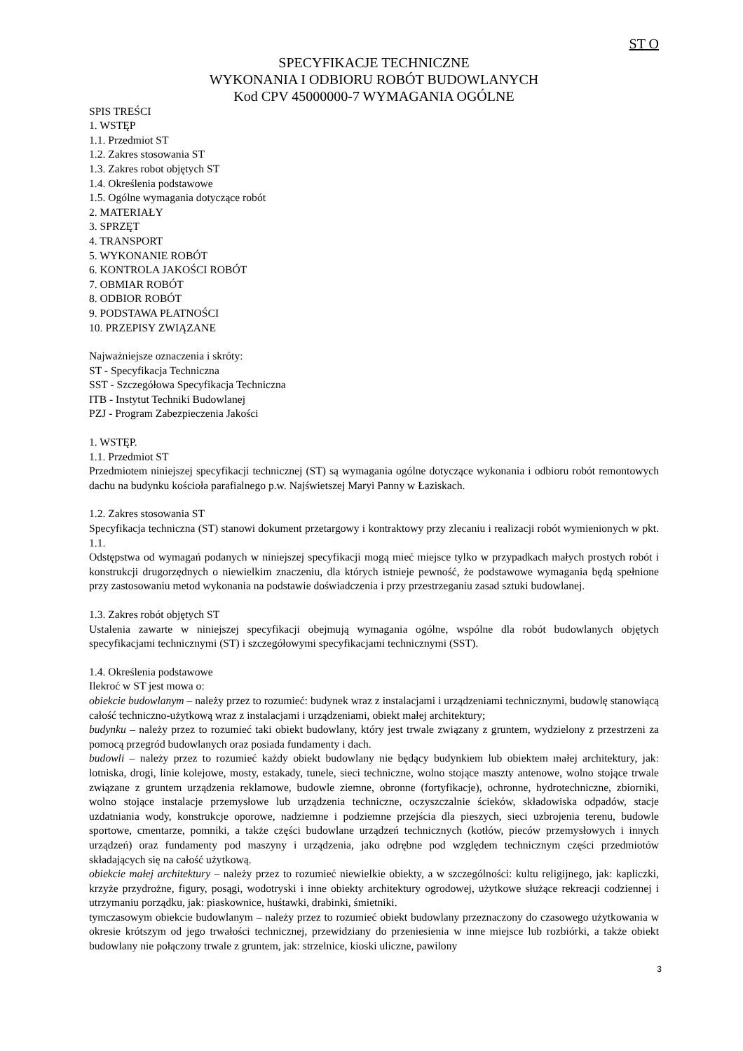ST O
SPECYFIKACJE TECHNICZNE
WYKONANIA I ODBIORU ROBÓT BUDOWLANYCH
Kod CPV 45000000-7 WYMAGANIA OGÓLNE
SPIS TREŚCI
1. WSTĘP
1.1. Przedmiot ST
1.2. Zakres stosowania ST
1.3. Zakres robot objętych ST
1.4. Określenia podstawowe
1.5. Ogólne wymagania dotyczące robót
2. MATERIAŁY
3. SPRZĘT
4. TRANSPORT
5. WYKONANIE ROBÓT
6. KONTROLA JAKOŚCI ROBÓT
7. OBMIAR ROBÓT
8. ODBIOR ROBÓT
9. PODSTAWA PŁATNOŚCI
10. PRZEPISY ZWIĄZANE
Najważniejsze oznaczenia i skróty:
ST - Specyfikacja Techniczna
SST - Szczegółowa Specyfikacja Techniczna
ITB - Instytut Techniki Budowlanej
PZJ - Program Zabezpieczenia Jakości
1. WSTĘP.
1.1. Przedmiot ST
Przedmiotem niniejszej specyfikacji technicznej (ST) są wymagania ogólne dotyczące wykonania i odbioru robót remontowych dachu na budynku kościoła parafialnego p.w. Najświetszej Maryi Panny w Łaziskach.
1.2. Zakres stosowania ST
Specyfikacja techniczna (ST) stanowi dokument przetargowy i kontraktowy przy zlecaniu i realizacji robót wymienionych w pkt. 1.1.
Odstępstwa od wymagań podanych w niniejszej specyfikacji mogą mieć miejsce tylko w przypadkach małych prostych robót i konstrukcji drugorzędnych o niewielkim znaczeniu, dla których istnieje pewność, że podstawowe wymagania będą spełnione przy zastosowaniu metod wykonania na podstawie doświadczenia i przy przestrzeganiu zasad sztuki budowlanej.
1.3. Zakres robót objętych ST
Ustalenia zawarte w niniejszej specyfikacji obejmują wymagania ogólne, wspólne dla robót budowlanych objętych specyfikacjami technicznymi (ST) i szczegółowymi specyfikacjami technicznymi (SST).
1.4. Określenia podstawowe
Ilekroć w ST jest mowa o:
obiekcie budowlanym – należy przez to rozumieć: budynek wraz z instalacjami i urządzeniami technicznymi, budowlę stanowiącą całość techniczno-użytkową wraz z instalacjami i urządzeniami, obiekt małej architektury;
budynku – należy przez to rozumieć taki obiekt budowlany, który jest trwale związany z gruntem, wydzielony z przestrzeni za pomocą przegród budowlanych oraz posiada fundamenty i dach.
budowli – należy przez to rozumieć każdy obiekt budowlany nie będący budynkiem lub obiektem małej architektury, jak: lotniska, drogi, linie kolejowe, mosty, estakady, tunele, sieci techniczne, wolno stojące maszty antenowe, wolno stojące trwale związane z gruntem urządzenia reklamowe, budowle ziemne, obronne (fortyfikacje), ochronne, hydrotechniczne, zbiorniki, wolno stojące instalacje przemysłowe lub urządzenia techniczne, oczyszczalnie ścieków, składowiska odpadów, stacje uzdatniania wody, konstrukcje oporowe, nadziemne i podziemne przejścia dla pieszych, sieci uzbrojenia terenu, budowle sportowe, cmentarze, pomniki, a także części budowlane urządzeń technicznych (kotłów, pieców przemysłowych i innych urządzeń) oraz fundamenty pod maszyny i urządzenia, jako odrębne pod względem technicznym części przedmiotów składających się na całość użytkową.
obiekcie małej architektury – należy przez to rozumieć niewielkie obiekty, a w szczególności: kultu religijnego, jak: kapliczki, krzyże przydrożne, figury, posągi, wodotryski i inne obiekty architektury ogrodowej, użytkowe służące rekreacji codziennej i utrzymaniu porządku, jak: piaskownice, huśtawki, drabinki, śmietniki.
tymczasowym obiekcie budowlanym – należy przez to rozumieć obiekt budowlany przeznaczony do czasowego użytkowania w okresie krótszym od jego trwałości technicznej, przewidziany do przeniesienia w inne miejsce lub rozbiórki, a także obiekt budowlany nie połączony trwale z gruntem, jak: strzelnice, kioski uliczne, pawilony
3